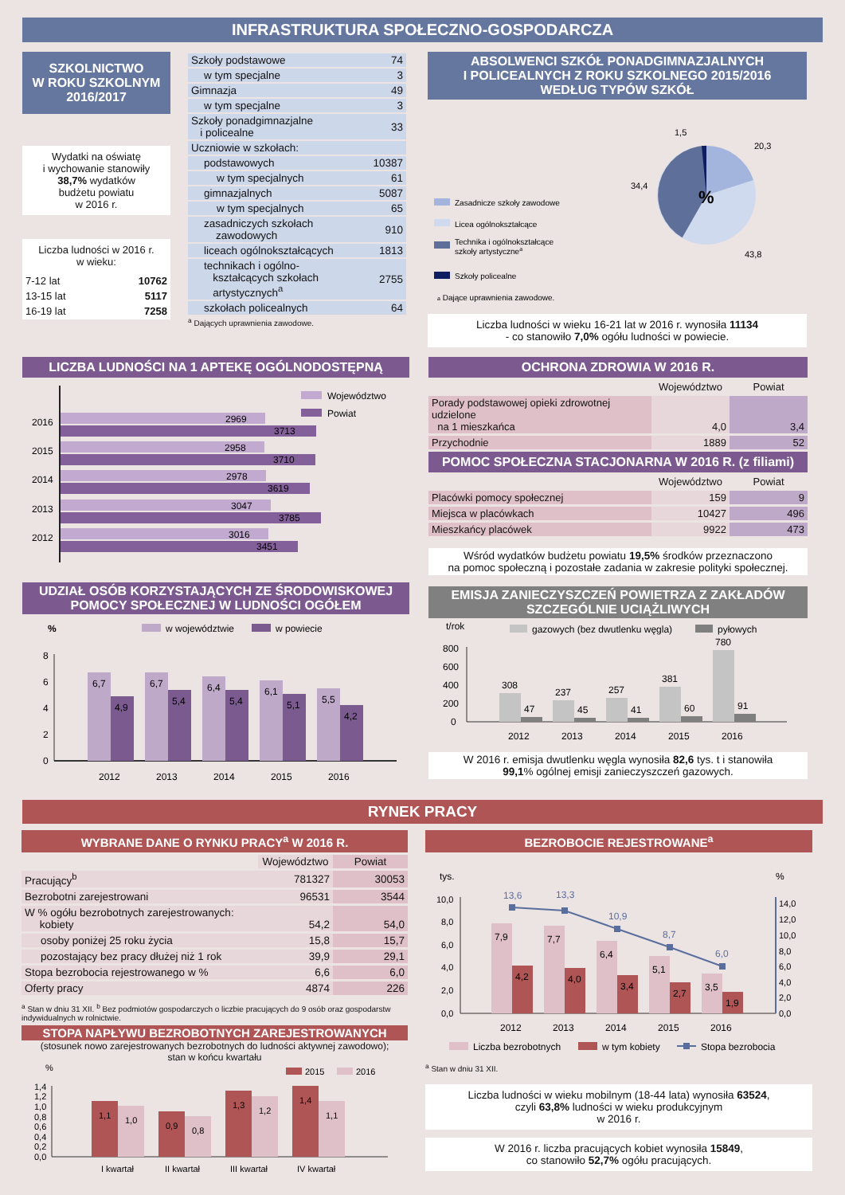INFRASTRUKTURA SPOŁECZNO-GOSPODARCZA
SZKOLNICTWO
W ROKU SZKOLNYM
2016/2017
Wydatki na oświatę
i wychowanie stanowiły
38,7% wydatków
budżetu powiatu
w 2016 r.
Liczba ludności w 2016 r.
w wieku:
| 7-12 lat | 10762 |
| 13-15 lat | 5117 |
| 16-19 lat | 7258 |
| Szkoły podstawowe | 74 |
| w tym specjalne | 3 |
| Gimnazja | 49 |
| w tym specjalne | 3 |
| Szkoły ponadgimnazjalne i policealne | 33 |
| Uczniowie w szkołach: | |
| podstawowych | 10387 |
| w tym specjalnych | 61 |
| gimnazjalnych | 5087 |
| w tym specjalnych | 65 |
| zasadniczych szkołach zawodowych | 910 |
| liceach ogólnokształcących | 1813 |
| technikach i ogólno- kształcących szkołach artystycznych<sup>a</sup> | 2755 |
| szkołach policealnych | 64 |
<sup>a</sup> Dających uprawnienia zawodowe.
ABSOLWENCI SZKÓŁ PONADGIMNAZJALNYCH
I POLICEALNYCH Z ROKU SZKOLNEGO 2015/2016
WEDŁUG TYPÓW SZKÓŁ
Zasadnicze szkoły zawodowe
Licea ogólnokształcące
Technika i ogólnokształcące
szkoły artystycznea
Szkoły policealne
a Dające uprawnienia zawodowe.
%
1,5
20,3
34,4
43,8
Liczba ludności w wieku 16-21 lat w 2016 r. wynosiła 11134
- co stanowiło 7,0% ogółu ludności w powiecie.
LICZBA LUDNOŚCI NA 1 APTEKĘ OGÓLNODOSTĘPNĄ
2016
2969
3713
2015
2958
3710
2014
2978
3619
2013
3047
3785
2012
3016
3451
Województwo
Powiat
UDZIAŁ OSÓB KORZYSTAJĄCYCH ZE ŚRODOWISKOWEJ
POMOCY SPOŁECZNEJ W LUDNOŚCI OGÓŁEM
%
w województwie
w powiecie
8
6
4
2
0
6,7
4,9
6,7
5,4
6,4
5,4
6,1
5,1
5,5
4,2
2012
2013
2014
2015
2016
OCHRONA ZDROWIA W 2016 R.
| | Województwo | Powiat |
| Porady podstawowej opieki zdrowotnej udzielone na 1 mieszkańca | 4,0 | 3,4 |
| Przychodnie | 1889 | 52 |
POMOC SPOŁECZNA STACJONARNA W 2016 R. (z filiami)
| | Województwo | Powiat |
| Placówki pomocy społecznej | 159 | 9 |
| Miejsca w placówkach | 10427 | 496 |
| Mieszkańcy placówek | 9922 | 473 |
Wśród wydatków budżetu powiatu 19,5% środków przeznaczono
na pomoc społeczną i pozostałe zadania w zakresie polityki społecznej.
EMISJA ZANIECZYSZCZEŃ POWIETRZA Z ZAKŁADÓW
SZCZEGÓLNIE UCIĄŻLIWYCH
t/rok
gazowych (bez dwutlenku węgla)
pyłowych
800
600
400
200
0
308
47
237
45
257
41
381
60
780
91
2012
2013
2014
2015
2016
W 2016 r. emisja dwutlenku węgla wynosiła 82,6 tys. t i stanowiła
99,1% ogólnej emisji zanieczyszczeń gazowych.
RYNEK PRACY
WYBRANE DANE O RYNKU PRACY<sup>a</sup> W 2016 R.
| | Województwo | Powiat |
| Pracujący<sup>b</sup> | 781327 | 30053 |
| Bezrobotni zarejestrowani | 96531 | 3544 |
| W % ogółu bezrobotnych zarejestrowanych: kobiety | 54,2 | 54,0 |
| osoby poniżej 25 roku życia | 15,8 | 15,7 |
| pozostający bez pracy dłużej niż 1 rok | 39,9 | 29,1 |
| Stopa bezrobocia rejestrowanego w % | 6,6 | 6,0 |
| Oferty pracy | 4874 | 226 |
<sup>a</sup> Stan w dniu 31 XII. <sup>b</sup> Bez podmiotów gospodarczych o liczbie pracujących do 9 osób oraz gospodarstw indywidualnych w rolnictwie.
STOPA NAPŁYWU BEZROBOTNYCH ZAREJESTROWANYCH
(stosunek nowo zarejestrowanych bezrobotnych do ludności aktywnej zawodowo);
stan w końcu kwartału
%
2015
2016
1,4
1,2
1,0
0,8
0,6
0,4
0,2
0,0
1,1
1,0
0,9
0,8
1,3
1,2
1,4
1,1
I kwartał
II kwartał
III kwartał
IV kwartał
BEZROBOCIE REJESTROWANE<sup>a</sup>
tys.
%
10,0
8,0
6,0
4,0
2,0
0,0
14,0
12,0
10,0
8,0
6,0
4,0
2,0
0,0
7,9
4,2
7,7
4,0
6,4
3,4
5,1
2,7
3,5
1,9
13,6
13,3
10,9
8,7
6,0
2012
2013
2014
2015
2016
Liczba bezrobotnych
w tym kobiety
Stopa bezrobocia
<sup>a</sup> Stan w dniu 31 XII.
Liczba ludności w wieku mobilnym (18-44 lata) wynosiła 63524,
czyli 63,8% ludności w wieku produkcyjnym
w 2016 r.
W 2016 r. liczba pracujących kobiet wynosiła 15849,
co stanowiło 52,7% ogółu pracujących.